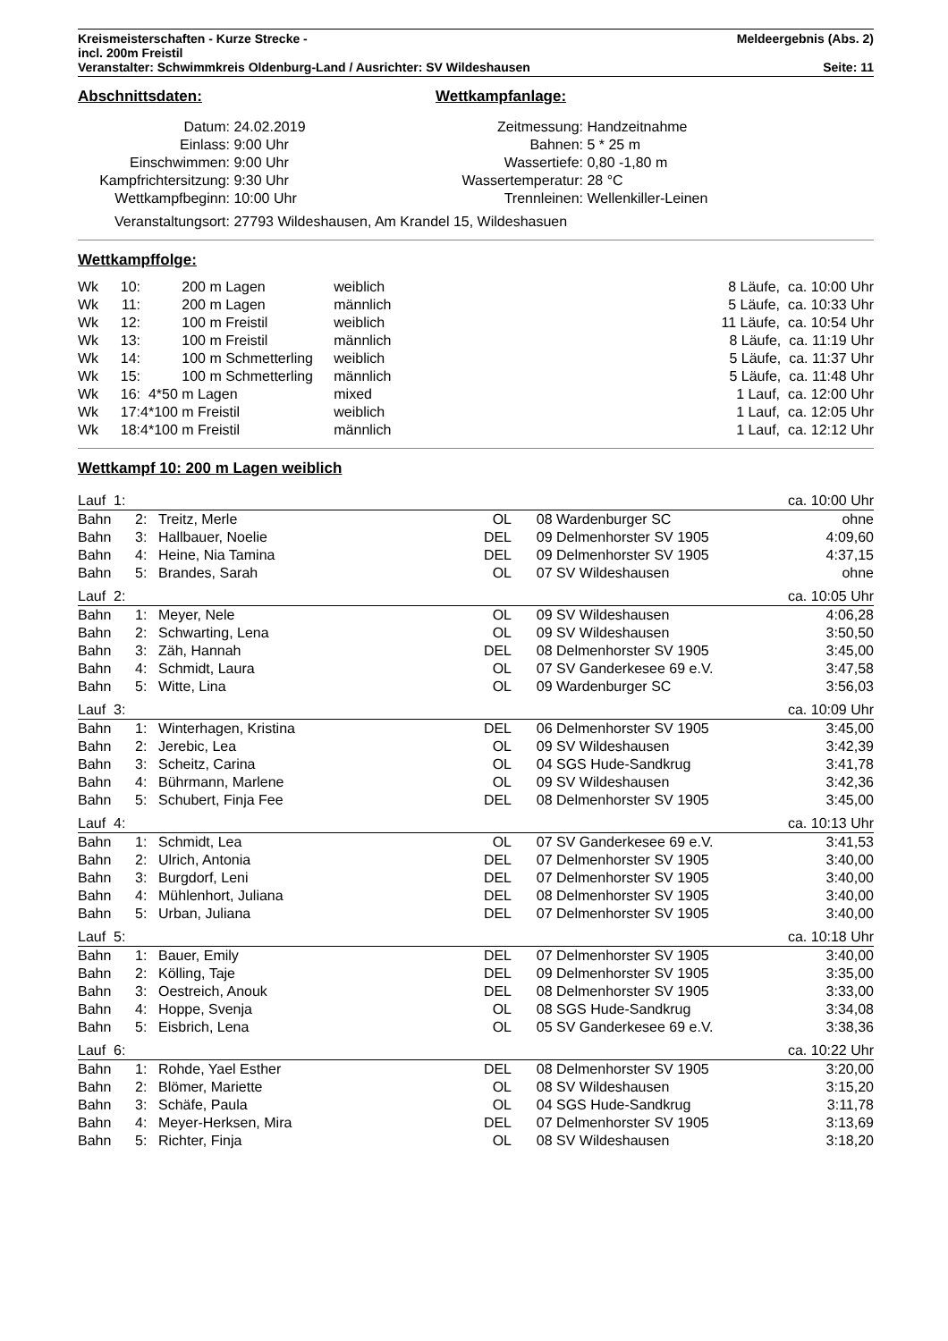| Kreismeisterschaften - Kurze Strecke - incl. 200m Freistil | Meldeergebnis (Abs. 2) |
| Veranstalter: Schwimmkreis Oldenburg-Land / Ausrichter: SV Wildeshausen | Seite: 11 |
Abschnittsdaten:
| Datum: | 24.02.2019 |
| Einlass: | 9:00 Uhr |
| Einschwimmen: | 9:00 Uhr |
| Kampfrichtersitzung: | 9:30 Uhr |
| Wettkampfbeginn: | 10:00 Uhr |
Wettkampfanlage:
| Zeitmessung: | Handzeitnahme |
| Bahnen: | 5 * 25 m |
| Wassertiefe: | 0,80 -1,80 m |
| Wassertemperatur: | 28 °C |
| Trennleinen: | Wellenkiller-Leinen |
| Veranstaltungsort: | 27793 Wildeshausen, Am Krandel 15, Wildeshasuen |
Wettkampffolge:
| Wk | 10: | | 200 m Lagen | weiblich | 8 Läufe, ca. 10:00 Uhr |
| Wk | 11: | | 200 m Lagen | männlich | 5 Läufe, ca. 10:33 Uhr |
| Wk | 12: | | 100 m Freistil | weiblich | 11 Läufe, ca. 10:54 Uhr |
| Wk | 13: | | 100 m Freistil | männlich | 8 Läufe, ca. 11:19 Uhr |
| Wk | 14: | | 100 m Schmetterling | weiblich | 5 Läufe, ca. 11:37 Uhr |
| Wk | 15: | | 100 m Schmetterling | männlich | 5 Läufe, ca. 11:48 Uhr |
| Wk | 16: | 4*50 | m Lagen | mixed | 1 Lauf, ca. 12:00 Uhr |
| Wk | 17: | 4*100 | m Freistil | weiblich | 1 Lauf, ca. 12:05 Uhr |
| Wk | 18: | 4*100 | m Freistil | männlich | 1 Lauf, ca. 12:12 Uhr |
Wettkampf 10: 200 m Lagen weiblich
| Lauf 1: | | | | | ca. 10:00 Uhr |
| Bahn 2: | Treitz, Merle | OL | 08 | Wardenburger SC | ohne |
| Bahn 3: | Hallbauer, Noelie | DEL | 09 | Delmenhorster SV 1905 | 4:09,60 |
| Bahn 4: | Heine, Nia Tamina | DEL | 09 | Delmenhorster SV 1905 | 4:37,15 |
| Bahn 5: | Brandes, Sarah | OL | 07 | SV Wildeshausen | ohne |
| Lauf 2: | | | | | ca. 10:05 Uhr |
| Bahn 1: | Meyer, Nele | OL | 09 | SV Wildeshausen | 4:06,28 |
| Bahn 2: | Schwarting, Lena | OL | 09 | SV Wildeshausen | 3:50,50 |
| Bahn 3: | Zäh, Hannah | DEL | 08 | Delmenhorster SV 1905 | 3:45,00 |
| Bahn 4: | Schmidt, Laura | OL | 07 | SV Ganderkesee 69 e.V. | 3:47,58 |
| Bahn 5: | Witte, Lina | OL | 09 | Wardenburger SC | 3:56,03 |
| Lauf 3: | | | | | ca. 10:09 Uhr |
| Bahn 1: | Winterhagen, Kristina | DEL | 06 | Delmenhorster SV 1905 | 3:45,00 |
| Bahn 2: | Jerebic, Lea | OL | 09 | SV Wildeshausen | 3:42,39 |
| Bahn 3: | Scheitz, Carina | OL | 04 | SGS Hude-Sandkrug | 3:41,78 |
| Bahn 4: | Bührmann, Marlene | OL | 09 | SV Wildeshausen | 3:42,36 |
| Bahn 5: | Schubert, Finja Fee | DEL | 08 | Delmenhorster SV 1905 | 3:45,00 |
| Lauf 4: | | | | | ca. 10:13 Uhr |
| Bahn 1: | Schmidt, Lea | OL | 07 | SV Ganderkesee 69 e.V. | 3:41,53 |
| Bahn 2: | Ulrich, Antonia | DEL | 07 | Delmenhorster SV 1905 | 3:40,00 |
| Bahn 3: | Burgdorf, Leni | DEL | 07 | Delmenhorster SV 1905 | 3:40,00 |
| Bahn 4: | Mühlenhort, Juliana | DEL | 08 | Delmenhorster SV 1905 | 3:40,00 |
| Bahn 5: | Urban, Juliana | DEL | 07 | Delmenhorster SV 1905 | 3:40,00 |
| Lauf 5: | | | | | ca. 10:18 Uhr |
| Bahn 1: | Bauer, Emily | DEL | 07 | Delmenhorster SV 1905 | 3:40,00 |
| Bahn 2: | Kölling, Taje | DEL | 09 | Delmenhorster SV 1905 | 3:35,00 |
| Bahn 3: | Oestreich, Anouk | DEL | 08 | Delmenhorster SV 1905 | 3:33,00 |
| Bahn 4: | Hoppe, Svenja | OL | 08 | SGS Hude-Sandkrug | 3:34,08 |
| Bahn 5: | Eisbrich, Lena | OL | 05 | SV Ganderkesee 69 e.V. | 3:38,36 |
| Lauf 6: | | | | | ca. 10:22 Uhr |
| Bahn 1: | Rohde, Yael Esther | DEL | 08 | Delmenhorster SV 1905 | 3:20,00 |
| Bahn 2: | Blömer, Mariette | OL | 08 | SV Wildeshausen | 3:15,20 |
| Bahn 3: | Schäfe, Paula | OL | 04 | SGS Hude-Sandkrug | 3:11,78 |
| Bahn 4: | Meyer-Herksen, Mira | DEL | 07 | Delmenhorster SV 1905 | 3:13,69 |
| Bahn 5: | Richter, Finja | OL | 08 | SV Wildeshausen | 3:18,20 |